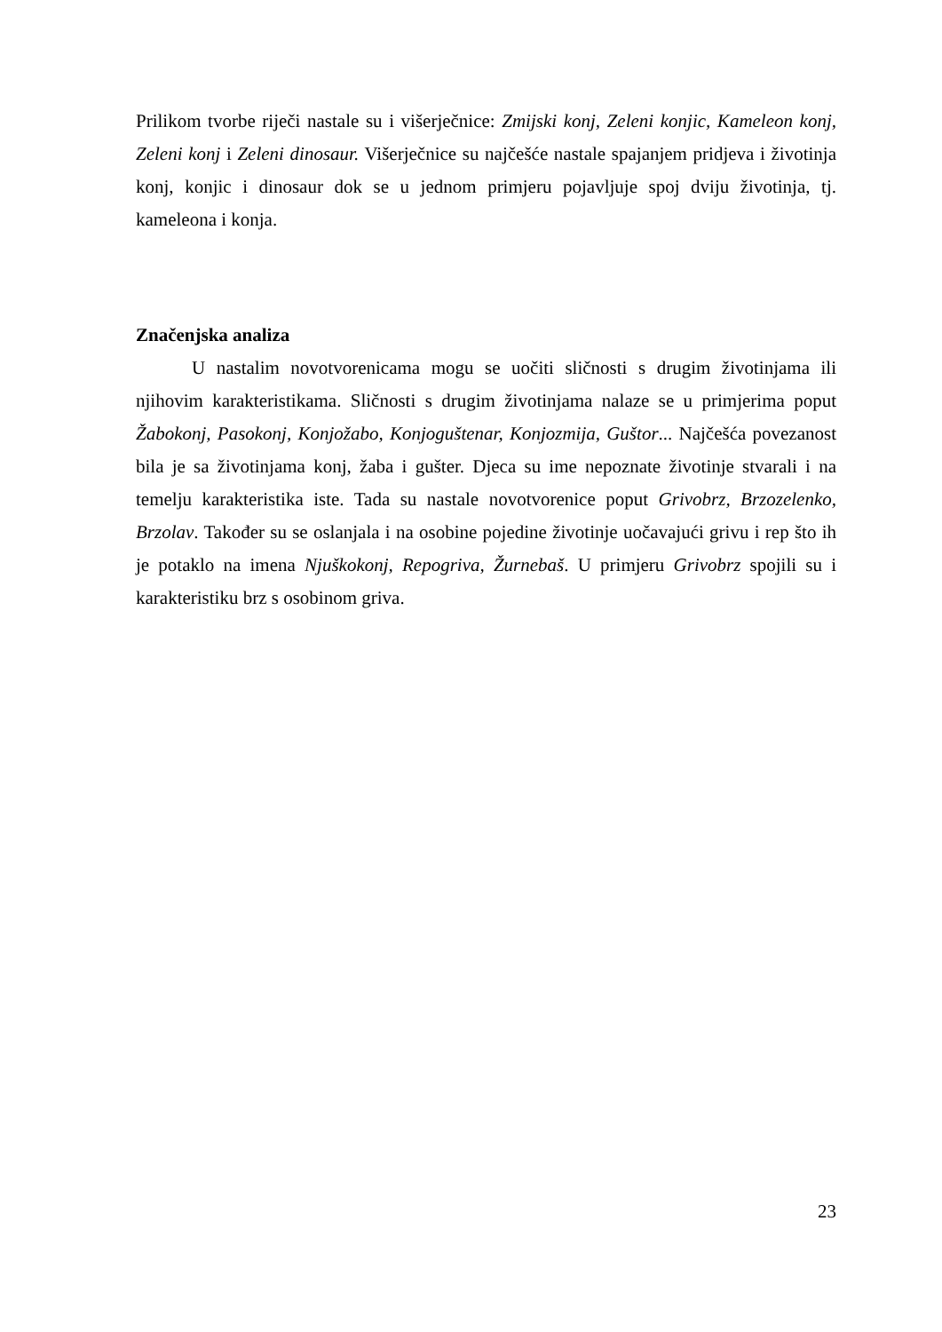Prilikom tvorbe riječi nastale su i višerječnice: Zmijski konj, Zeleni konjic, Kameleon konj, Zeleni konj i Zeleni dinosaur. Višerječnice su najčešće nastale spajanjem pridjeva i životinja konj, konjic i dinosaur dok se u jednom primjeru pojavljuje spoj dviju životinja, tj. kameleona i konja.
Značenjska analiza
U nastalim novotvorenicama mogu se uočiti sličnosti s drugim životinjama ili njihovim karakteristikama. Sličnosti s drugim životinjama nalaze se u primjerima poput Žabokonj, Pasokonj, Konjožabo, Konjoguštenar, Konjozmija, Guštor... Najčešća povezanost bila je sa životinjama konj, žaba i gušter. Djeca su ime nepoznate životinje stvarali i na temelju karakteristika iste. Tada su nastale novotvorenice poput Grivobrz, Brzozelenko, Brzolav. Također su se oslanjala i na osobine pojedine životinje uočavajući grivu i rep što ih je potaklo na imena Njuškokonj, Repogriva, Žurnebaš. U primjeru Grivobrz spojili su i karakteristiku brz s osobinom griva.
23